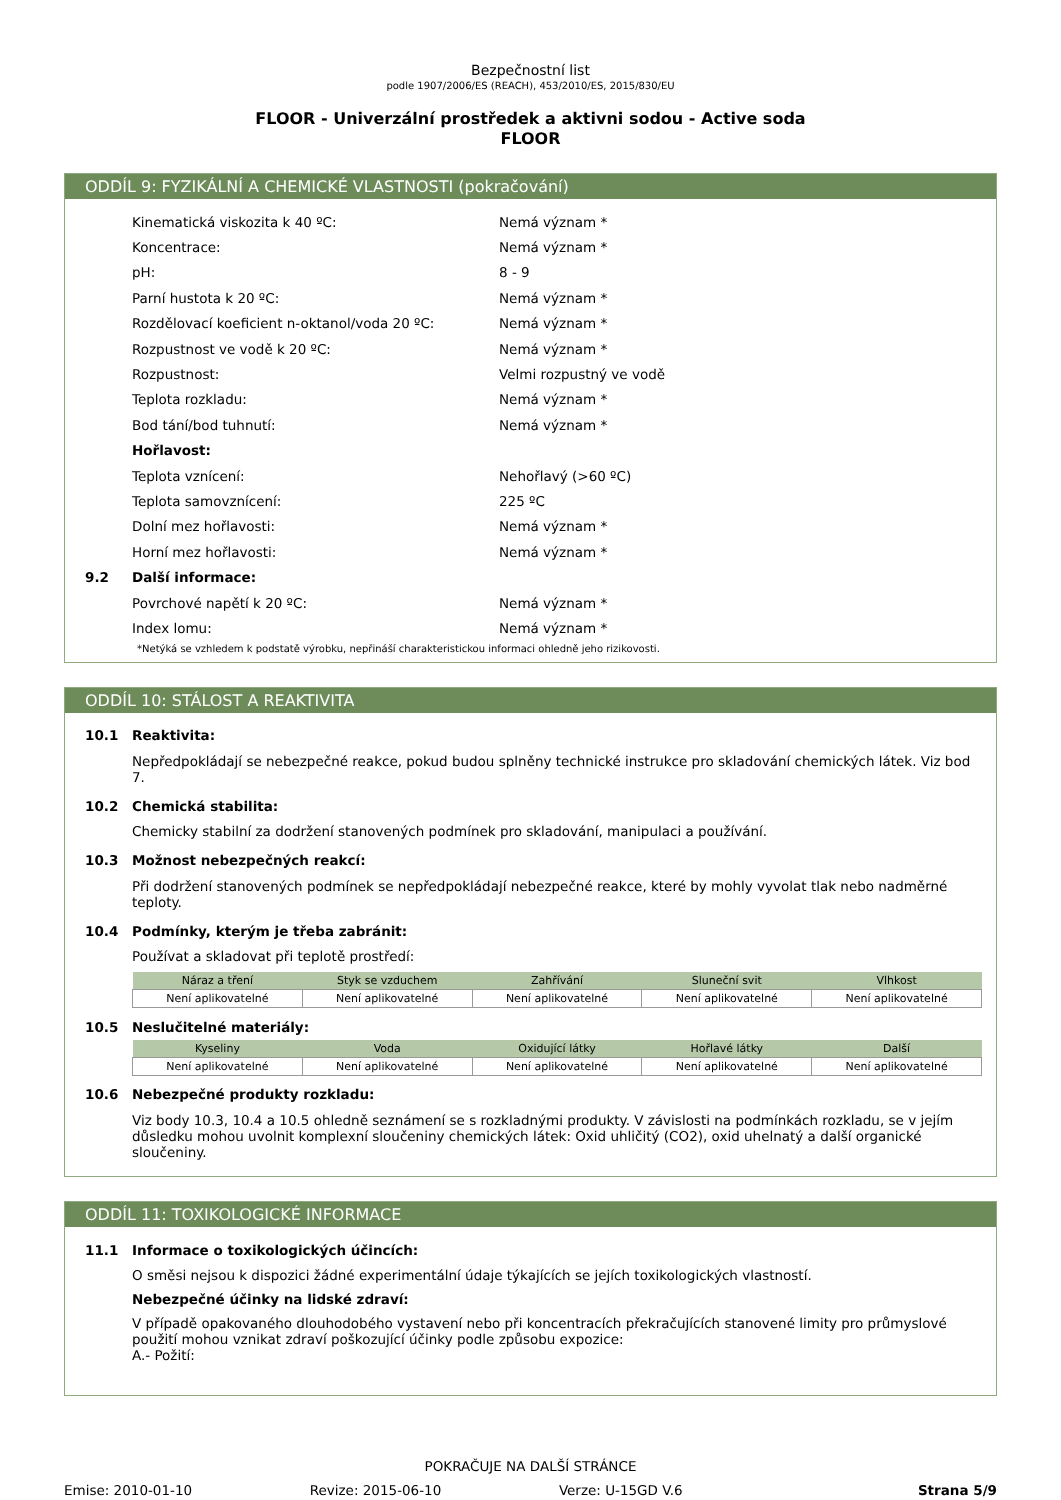Bezpečnostní list
podle 1907/2006/ES (REACH), 453/2010/ES, 2015/830/EU
FLOOR - Univerzální prostředek a aktivni sodou - Active soda
FLOOR
ODDÍL 9: FYZIKÁLNÍ A CHEMICKÉ VLASTNOSTI (pokračování)
Kinematická viskozita k 40 ºC: Nemá význam *
Koncentrace: Nemá význam *
pH: 8 - 9
Parní hustota k 20 ºC: Nemá význam *
Rozdělovací koeficient n-oktanol/voda 20 ºC: Nemá význam *
Rozpustnost ve vodě k 20 ºC: Nemá význam *
Rozpustnost: Velmi rozpustný ve vodě
Teplota rozkladu: Nemá význam *
Bod tání/bod tuhnutí: Nemá význam *
Hořlavost:
Teplota vznícení: Nehořlavý (>60 ºC)
Teplota samovznícení: 225 ºC
Dolní mez hořlavosti: Nemá význam *
Horní mez hořlavosti: Nemá význam *
9.2 Další informace:
Povrchové napětí k 20 ºC: Nemá význam *
Index lomu: Nemá význam *
*Netýká se vzhledem k podstatě výrobku, nepřináší charakteristickou informaci ohledně jeho rizikovosti.
ODDÍL 10: STÁLOST A REAKTIVITA
10.1 Reaktivita:
Nepředpokládají se nebezpečné reakce, pokud budou splněny technické instrukce pro skladování chemických látek. Viz bod 7.
10.2 Chemická stabilita:
Chemicky stabilní za dodržení stanovených podmínek pro skladování, manipulaci a používání.
10.3 Možnost nebezpečných reakcí:
Při dodržení stanovených podmínek se nepředpokládají nebezpečné reakce, které by mohly vyvolat tlak nebo nadměrné teploty.
10.4 Podmínky, kterým je třeba zabránit:
Používat a skladovat při teplotě prostředí:
| Náraz a tření | Styk se vzduchem | Zahřívání | Sluneční svit | Vlhkost |
| --- | --- | --- | --- | --- |
| Není aplikovatelné | Není aplikovatelné | Není aplikovatelné | Není aplikovatelné | Není aplikovatelné |
10.5 Neslučitelné materiály:
| Kyseliny | Voda | Oxidující látky | Hořlavé látky | Další |
| --- | --- | --- | --- | --- |
| Není aplikovatelné | Není aplikovatelné | Není aplikovatelné | Není aplikovatelné | Není aplikovatelné |
10.6 Nebezpečné produkty rozkladu:
Viz body 10.3, 10.4 a 10.5 ohledně seznámení se s rozkladnými produkty. V závislosti na podmínkách rozkladu, se v jejím důsledku mohou uvolnit komplexní sloučeniny chemických látek: Oxid uhličitý (CO2), oxid uhelnatý a další organické sloučeniny.
ODDÍL 11: TOXIKOLOGICKÉ INFORMACE
11.1 Informace o toxikologických účincích:
O směsi nejsou k dispozici žádné experimentální údaje týkajících se jejích toxikologických vlastností.
Nebezpečné účinky na lidské zdraví:
V případě opakovaného dlouhodobého vystavení nebo při koncentracích překračujících stanovené limity pro průmyslové použití mohou vznikat zdraví poškozující účinky podle způsobu expozice:
A.- Požití:
POKRAČUJE NA DALŠÍ STRÁNCE
Emise: 2010-01-10 Revize: 2015-06-10 Verze: U-15GD V.6 Strana 5/9